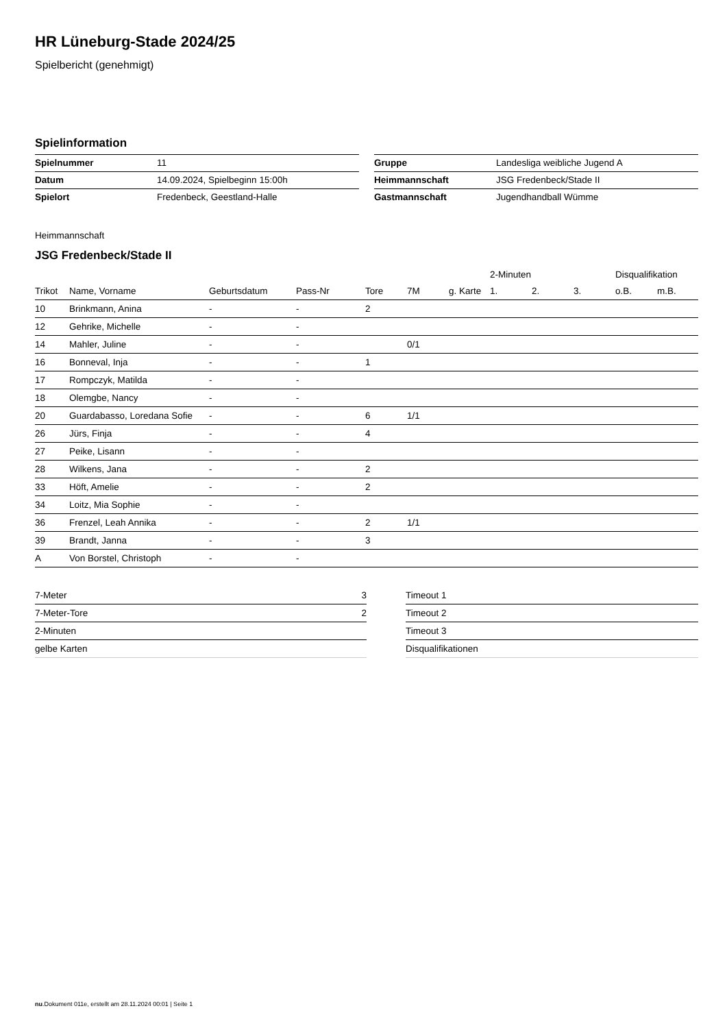HR Lüneburg-Stade 2024/25
Spielbericht (genehmigt)
Spielinformation
| Spielnummer | 11 |
| Datum | 14.09.2024, Spielbeginn 15:00h |
| Spielort | Fredenbeck, Geestland-Halle |
| Gruppe | Landesliga weibliche Jugend A |
| Heimmannschaft | JSG Fredenbeck/Stade II |
| Gastmannschaft | Jugendhandball Wümme |
Heimmannschaft
JSG Fredenbeck/Stade II
| | | | | | | | 2-Minuten | | | Disqualifikation | |
| --- | --- | --- | --- | --- | --- | --- | --- | --- | --- | --- | --- |
| Trikot | Name, Vorname | Geburtsdatum | Pass-Nr | Tore | 7M | g. Karte | 1. | 2. | 3. | o.B. | m.B. |
| 10 | Brinkmann, Anina | - | - | 2 | | | | | | | |
| 12 | Gehrike, Michelle | - | - | | | | | | | | |
| 14 | Mahler, Juline | - | - | | 0/1 | | | | | | |
| 16 | Bonneval, Inja | - | - | 1 | | | | | | | |
| 17 | Rompczyk, Matilda | - | - | | | | | | | | |
| 18 | Olemgbe, Nancy | - | - | | | | | | | | |
| 20 | Guardabasso, Loredana Sofie | - | - | 6 | 1/1 | | | | | | |
| 26 | Jürs, Finja | - | - | 4 | | | | | | | |
| 27 | Peike, Lisann | - | - | | | | | | | | |
| 28 | Wilkens, Jana | - | - | 2 | | | | | | | |
| 33 | Höft, Amelie | - | - | 2 | | | | | | | |
| 34 | Loitz, Mia Sophie | - | - | | | | | | | | |
| 36 | Frenzel, Leah Annika | - | - | 2 | 1/1 | | | | | | |
| 39 | Brandt, Janna | - | - | 3 | | | | | | | |
| A | Von Borstel, Christoph | - | - | | | | | | | | |
| 7-Meter | 3 |
| 7-Meter-Tore | 2 |
| 2-Minuten | |
| gelbe Karten | |
| Timeout 1 |
| Timeout 2 |
| Timeout 3 |
| Disqualifikationen |
nu.Dokument 011e, erstellt am 28.11.2024 00:01 | Seite 1